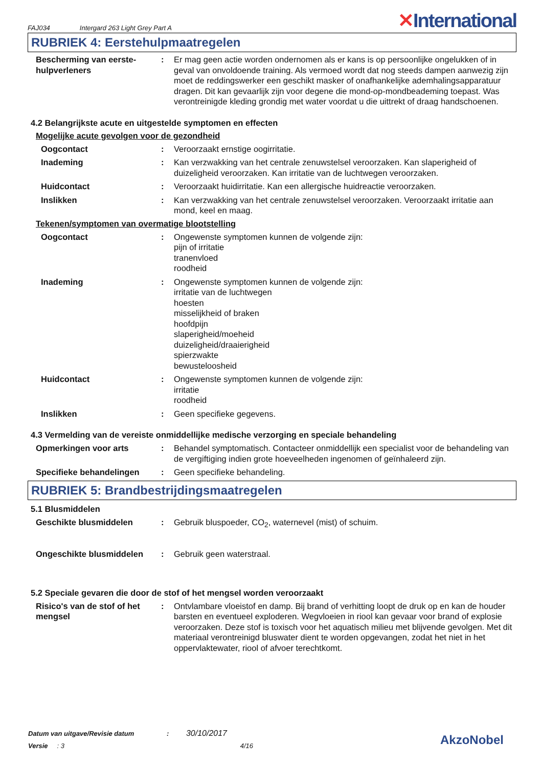FAJ034 Intergard 263 Light Grey Part A ✕International
RUBRIEK 4: Eerstehulpmaatregelen
Bescherming van eerste-hulpverleners
: Er mag geen actie worden ondernomen als er kans is op persoonlijke ongelukken of in geval van onvoldoende training. Als vermoed wordt dat nog steeds dampen aanwezig zijn moet de reddingswerker een geschikt masker of onafhankelijke ademhalingsapparatuur dragen. Dit kan gevaarlijk zijn voor degene die mond-op-mondbeademing toepast. Was verontreinigde kleding grondig met water voordat u die uittrekt of draag handschoenen.
4.2 Belangrijkste acute en uitgestelde symptomen en effecten
Mogelijke acute gevolgen voor de gezondheid
Oogcontact : Veroorzaakt ernstige oogirritatie.
Inademing : Kan verzwakking van het centrale zenuwstelsel veroorzaken. Kan slaperigheid of duizeligheid veroorzaken. Kan irritatie van de luchtwegen veroorzaken.
Huidcontact : Veroorzaakt huidirritatie. Kan een allergische huidreactie veroorzaken.
Inslikken : Kan verzwakking van het centrale zenuwstelsel veroorzaken. Veroorzaakt irritatie aan mond, keel en maag.
Tekenen/symptomen van overmatige blootstelling
Oogcontact : Ongewenste symptomen kunnen de volgende zijn:
pijn of irritatie
tranenvloed
roodheid
Inademing : Ongewenste symptomen kunnen de volgende zijn:
irritatie van de luchtwegen
hoesten
misselijkheid of braken
hoofdpijn
slaperigheid/moeheid
duizeligheid/draaierigheid
spierzwakte
bewusteloosheid
Huidcontact : Ongewenste symptomen kunnen de volgende zijn:
irritatie
roodheid
Inslikken : Geen specifieke gegevens.
4.3 Vermelding van de vereiste onmiddellijke medische verzorging en speciale behandeling
Opmerkingen voor arts : Behandel symptomatisch. Contacteer onmiddellijk een specialist voor de behandeling van de vergiftiging indien grote hoeveelheden ingenomen of geïnhaleerd zijn.
Specifieke behandelingen : Geen specifieke behandeling.
RUBRIEK 5: Brandbestrijdingsmaatregelen
5.1 Blusmiddelen
Geschikte blusmiddelen : Gebruik bluspoeder, CO<sub>2</sub>, waternevel (mist) of schuim.
Ongeschikte blusmiddelen : Gebruik geen waterstraal.
5.2 Speciale gevaren die door de stof of het mengsel worden veroorzaakt
Risico's van de stof of het mengsel
: Ontvlambare vloeistof en damp. Bij brand of verhitting loopt de druk op en kan de houder barsten en eventueel exploderen. Wegvloeien in riool kan gevaar voor brand of explosie veroorzaken. Deze stof is toxisch voor het aquatisch milieu met blijvende gevolgen. Met dit materiaal verontreinigd bluswater dient te worden opgevangen, zodat het niet in het oppervlaktewater, riool of afvoer terechtkomt.
Datum van uitgave/Revisie datum : 30/10/2017
Versie : 3 4/16
AkzoNobel